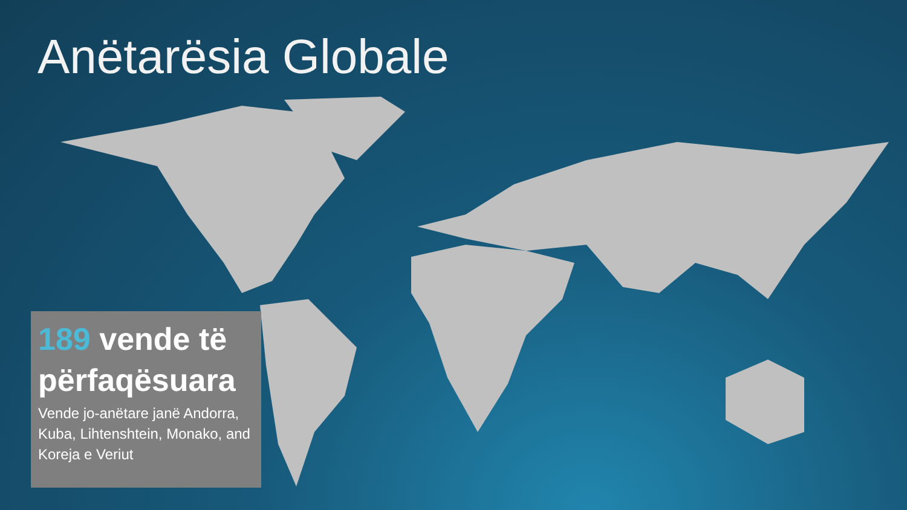Anëtarësia Globale
189 vende të përfaqësuara
Vende jo-anëtare janë Andorra, Kuba, Lihtenshtein, Monako, and Koreja e Veriut